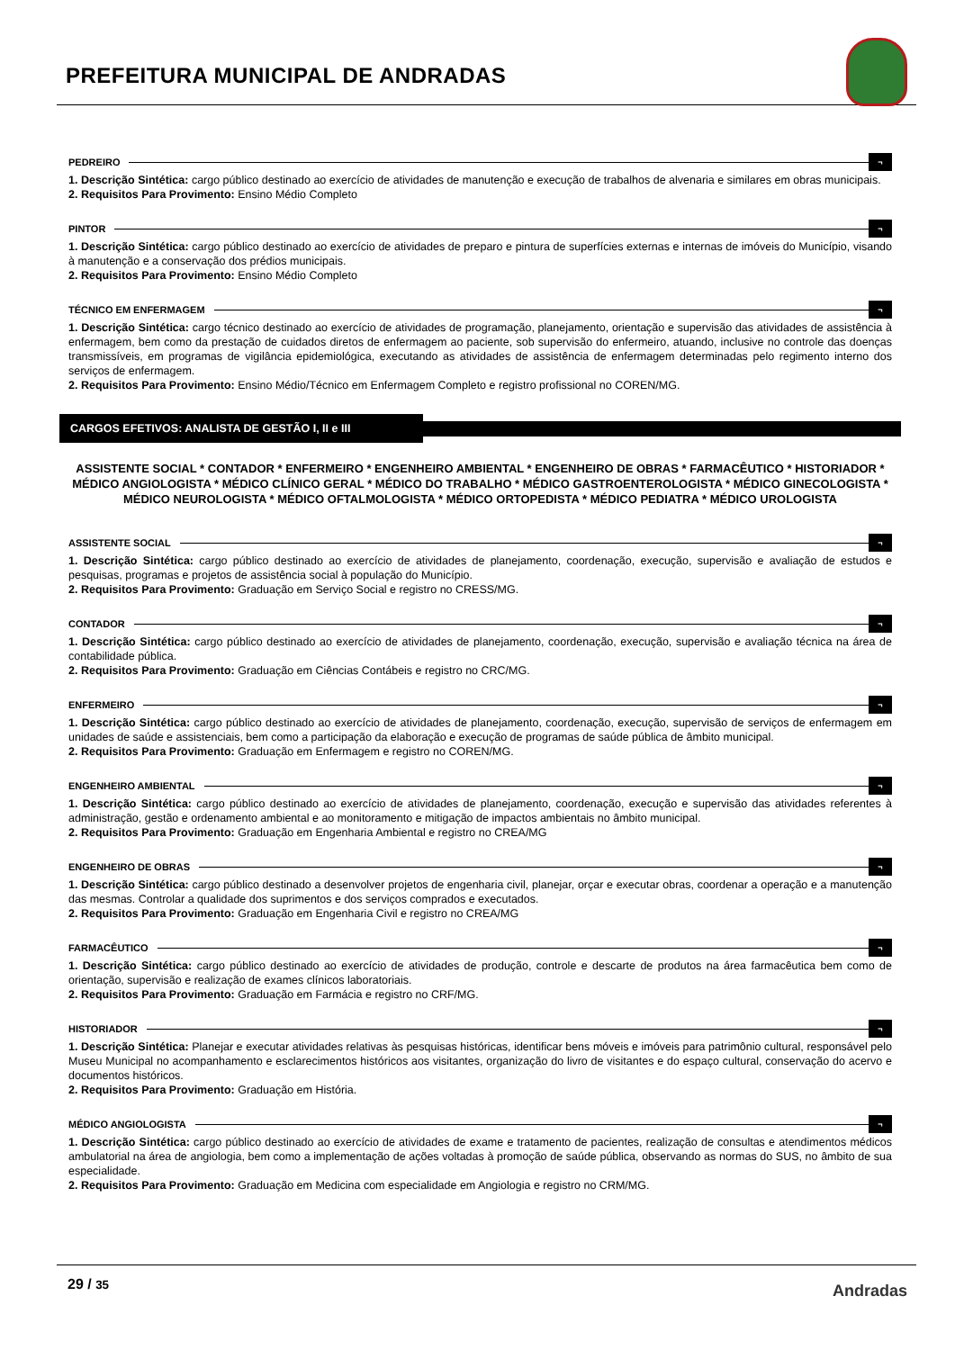PREFEITURA MUNICIPAL DE ANDRADAS
PEDREIRO ¬
1. Descrição Sintética: cargo público destinado ao exercício de atividades de manutenção e execução de trabalhos de alvenaria e similares em obras municipais.
2. Requisitos Para Provimento: Ensino Médio Completo
PINTOR ¬
1. Descrição Sintética: cargo público destinado ao exercício de atividades de preparo e pintura de superfícies externas e internas de imóveis do Município, visando à manutenção e a conservação dos prédios municipais.
2. Requisitos Para Provimento: Ensino Médio Completo
TÉCNICO EM ENFERMAGEM ¬
1. Descrição Sintética: cargo técnico destinado ao exercício de atividades de programação, planejamento, orientação e supervisão das atividades de assistência à enfermagem, bem como da prestação de cuidados diretos de enfermagem ao paciente, sob supervisão do enfermeiro, atuando, inclusive no controle das doenças transmissíveis, em programas de vigilância epidemiológica, executando as atividades de assistência de enfermagem determinadas pelo regimento interno dos serviços de enfermagem.
2. Requisitos Para Provimento: Ensino Médio/Técnico em Enfermagem Completo e registro profissional no COREN/MG.
CARGOS EFETIVOS: ANALISTA DE GESTÃO I, II e III
ASSISTENTE SOCIAL * CONTADOR * ENFERMEIRO * ENGENHEIRO AMBIENTAL * ENGENHEIRO DE OBRAS * FARMACÊUTICO * HISTORIADOR * MÉDICO ANGIOLOGISTA * MÉDICO CLÍNICO GERAL * MÉDICO DO TRABALHO * MÉDICO GASTROENTEROLOGISTA * MÉDICO GINECOLOGISTA * MÉDICO NEUROLOGISTA * MÉDICO OFTALMOLOGISTA * MÉDICO ORTOPEDISTA * MÉDICO PEDIATRA * MÉDICO UROLOGISTA
ASSISTENTE SOCIAL ¬
1. Descrição Sintética: cargo público destinado ao exercício de atividades de planejamento, coordenação, execução, supervisão e avaliação de estudos e pesquisas, programas e projetos de assistência social à população do Município.
2. Requisitos Para Provimento: Graduação em Serviço Social e registro no CRESS/MG.
CONTADOR ¬
1. Descrição Sintética: cargo público destinado ao exercício de atividades de planejamento, coordenação, execução, supervisão e avaliação técnica na área de contabilidade pública.
2. Requisitos Para Provimento: Graduação em Ciências Contábeis e registro no CRC/MG.
ENFERMEIRO ¬
1. Descrição Sintética: cargo público destinado ao exercício de atividades de planejamento, coordenação, execução, supervisão de serviços de enfermagem em unidades de saúde e assistenciais, bem como a participação da elaboração e execução de programas de saúde pública de âmbito municipal.
2. Requisitos Para Provimento: Graduação em Enfermagem e registro no COREN/MG.
ENGENHEIRO AMBIENTAL ¬
1. Descrição Sintética: cargo público destinado ao exercício de atividades de planejamento, coordenação, execução e supervisão das atividades referentes à administração, gestão e ordenamento ambiental e ao monitoramento e mitigação de impactos ambientais no âmbito municipal.
2. Requisitos Para Provimento: Graduação em Engenharia Ambiental e registro no CREA/MG
ENGENHEIRO DE OBRAS ¬
1. Descrição Sintética: cargo público destinado a desenvolver projetos de engenharia civil, planejar, orçar e executar obras, coordenar a operação e a manutenção das mesmas. Controlar a qualidade dos suprimentos e dos serviços comprados e executados.
2. Requisitos Para Provimento: Graduação em Engenharia Civil e registro no CREA/MG
FARMACÊUTICO ¬
1. Descrição Sintética: cargo público destinado ao exercício de atividades de produção, controle e descarte de produtos na área farmacêutica bem como de orientação, supervisão e realização de exames clínicos laboratoriais.
2. Requisitos Para Provimento: Graduação em Farmácia e registro no CRF/MG.
HISTORIADOR ¬
1. Descrição Sintética: Planejar e executar atividades relativas às pesquisas históricas, identificar bens móveis e imóveis para patrimônio cultural, responsável pelo Museu Municipal no acompanhamento e esclarecimentos históricos aos visitantes, organização do livro de visitantes e do espaço cultural, conservação do acervo e documentos históricos.
2. Requisitos Para Provimento: Graduação em História.
MÉDICO ANGIOLOGISTA ¬
1. Descrição Sintética: cargo público destinado ao exercício de atividades de exame e tratamento de pacientes, realização de consultas e atendimentos médicos ambulatorial na área de angiologia, bem como a implementação de ações voltadas à promoção de saúde pública, observando as normas do SUS, no âmbito de sua especialidade.
2. Requisitos Para Provimento: Graduação em Medicina com especialidade em Angiologia e registro no CRM/MG.
29 / 35 Andradas